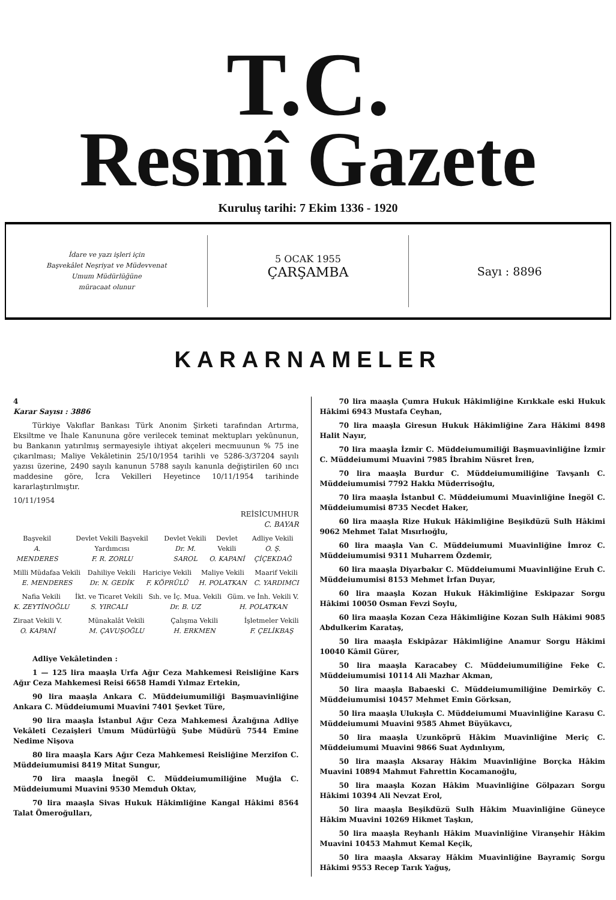T.C.
Resmî Gazete
Kuruluş tarihi: 7 Ekim 1336 - 1920
İdare ve yazı işleri için
Başvekâlet Neşriyat ve Müdevvenat
Umum Müdürlüğüne
müracaat olunur
5 OCAK 1955
ÇARŞAMBA
Sayı : 8896
KARARNAMELER
4
Karar Sayısı : 3886
Türkiye Vakıflar Bankası Türk Anonim Şirketi tarafından Artırma, Eksiltme ve İhale Kanununa göre verilecek teminat mektupları yekûnunun, bu Bankanın yatırılmış sermayesiyle ihtiyat akçeleri mecmuunun % 75 ine çıkarılması; Maliye Vekâletinin 25/10/1954 tarihli ve 5286-3/37204 sayılı yazısı üzerine, 2490 sayılı kanunun 5788 sayılı kanunla değiştirilen 60 ıncı maddesine göre, İcra Vekilleri Heyetince 10/11/1954 tarihinde kararlaştırılmıştır.
10/11/1954
REİSİCUMHUR
C. BAYAR
Başvekil
A. MENDERES Devlet Vekili Başvekil Yardımcısı
F. R. ZORLU Devlet Vekili
Dr. M. SAROL Devlet Vekili
O. KAPANİ Adliye Vekili
O. Ş. ÇİÇEKDAĞ
Milli Müdafaa Vekili
E. MENDERES Dahiliye Vekili
Dr. N. GEDİK Hariciye Vekili
F. KÖPRÜLÜ Maliye Vekili
H. POLATKAN Maarif Vekili
C. YARDIMCI
Nafia Vekili
K. ZEYTİNOĞLU İkt. ve Ticaret Vekili
S. YIRCALI Sıh. ve İç. Mua. Vekili
Dr. B. UZ Güm. ve İnh. Vekili V.
H. POLATKAN
Ziraat Vekili V.
O. KAPANİ Münakalât Vekili
M. ÇAVUŞOĞLU Çalışma Vekili
H. ERKMEN İşletmeler Vekili
F. ÇELİKBAŞ
Adliye Vekâletinden :
1 — 125 lira maaşla Urfa Ağır Ceza Mahkemesi Reisliğine Kars Ağır Ceza Mahkemesi Reisi 6658 Hamdi Yılmaz Ertekin,
90 lira maaşla Ankara C. Müddeiumumiliği Başmuavinliğine Ankara C. Müddeiumumi Muavini 7401 Şevket Türe,
90 lira maaşla İstanbul Ağır Ceza Mahkemesi Âzalığına Adliye Vekâleti Cezaişleri Umum Müdürlüğü Şube Müdürü 7544 Emine Nedime Nişova
80 lira maaşla Kars Ağır Ceza Mahkemesi Reisliğine Merzifon C. Müddeiumumisi 8419 Mitat Sungur,
70 lira maaşla İnegöl C. Müddeiumumiliğine Muğla C. Müddeiumumi Muavini 9530 Memduh Oktav,
70 lira maaşla Sivas Hukuk Hâkimliğine Kangal Hâkimi 8564 Talat Ömeroğulları,
70 lira maaşla Çumra Hukuk Hâkimliğine Kırıkkale eski Hukuk Hâkimi 6943 Mustafa Ceyhan,
70 lira maaşla Giresun Hukuk Hâkimliğine Zara Hâkimi 8498 Halit Nayır,
70 lira maaşla İzmir C. Müddeiumumiliği Başmuavinliğine İzmir C. Müddeiumumi Muavini 7985 İbrahim Nüsret İren,
70 lira maaşla Burdur C. Müddeiumumiliğine Tavşanlı C. Müddeiumumisi 7792 Hakkı Müderrisoğlu,
70 lira maaşla İstanbul C. Müddeiumumi Muavinliğine İnegöl C. Müddeiumumisi 8735 Necdet Haker,
60 lira maaşla Rize Hukuk Hâkimliğine Beşikdüzü Sulh Hâkimi 9062 Mehmet Talat Mısırlıoğlu,
60 lira maaşla Van C. Müddeiumumi Muavinliğine İmroz C. Müddeiumumisi 9311 Muharrem Özdemir,
60 lira maaşla Diyarbakır C. Müddeiumumi Muavinliğine Eruh C. Müddeiumumisi 8153 Mehmet İrfan Duyar,
60 lira maaşla Kozan Hukuk Hâkimliğine Eskipazar Sorgu Hâkimi 10050 Osman Fevzi Soylu,
60 lira maaşla Kozan Ceza Hâkimliğine Kozan Sulh Hâkimi 9085 Abdulkerim Karataş,
50 lira maaşla Eskipâzar Hâkimliğine Anamur Sorgu Hâkimi 10040 Kâmil Gürer,
50 lira maaşla Karacabey C. Müddeiumumiliğine Feke C. Müddeiumumisi 10114 Ali Mazhar Akman,
50 lira maaşla Babaeski C. Müddeiumumiliğine Demirköy C. Müddeiumumisi 10457 Mehmet Emin Görksan,
50 lira maaşla Ulukışla C. Müddeiumumi Muavinliğine Karasu C. Müddeiumumi Muavini 9585 Ahmet Büyükavcı,
50 lira maaşla Uzunköprü Hâkim Muavinliğine Meriç C. Müddeiumumi Muavini 9866 Suat Aydınlıyım,
50 lira maaşla Aksaray Hâkim Muavinliğine Borçka Hâkim Muavini 10894 Mahmut Fahrettin Kocamanoğlu,
50 lira maaşla Kozan Hâkim Muavinliğine Gölpazarı Sorgu Hâkimi 10394 Ali Nevzat Erol,
50 lira maaşla Beşikdüzü Sulh Hâkim Muavinliğine Güneyce Hâkim Muavini 10269 Hikmet Taşkın,
50 lira maaşla Reyhanlı Hâkim Muavinliğine Viranşehir Hâkim Muavini 10453 Mahmut Kemal Keçik,
50 lira maaşla Aksaray Hâkim Muavinliğine Bayramiç Sorgu Hâkimi 9553 Recep Tarık Yağuş,